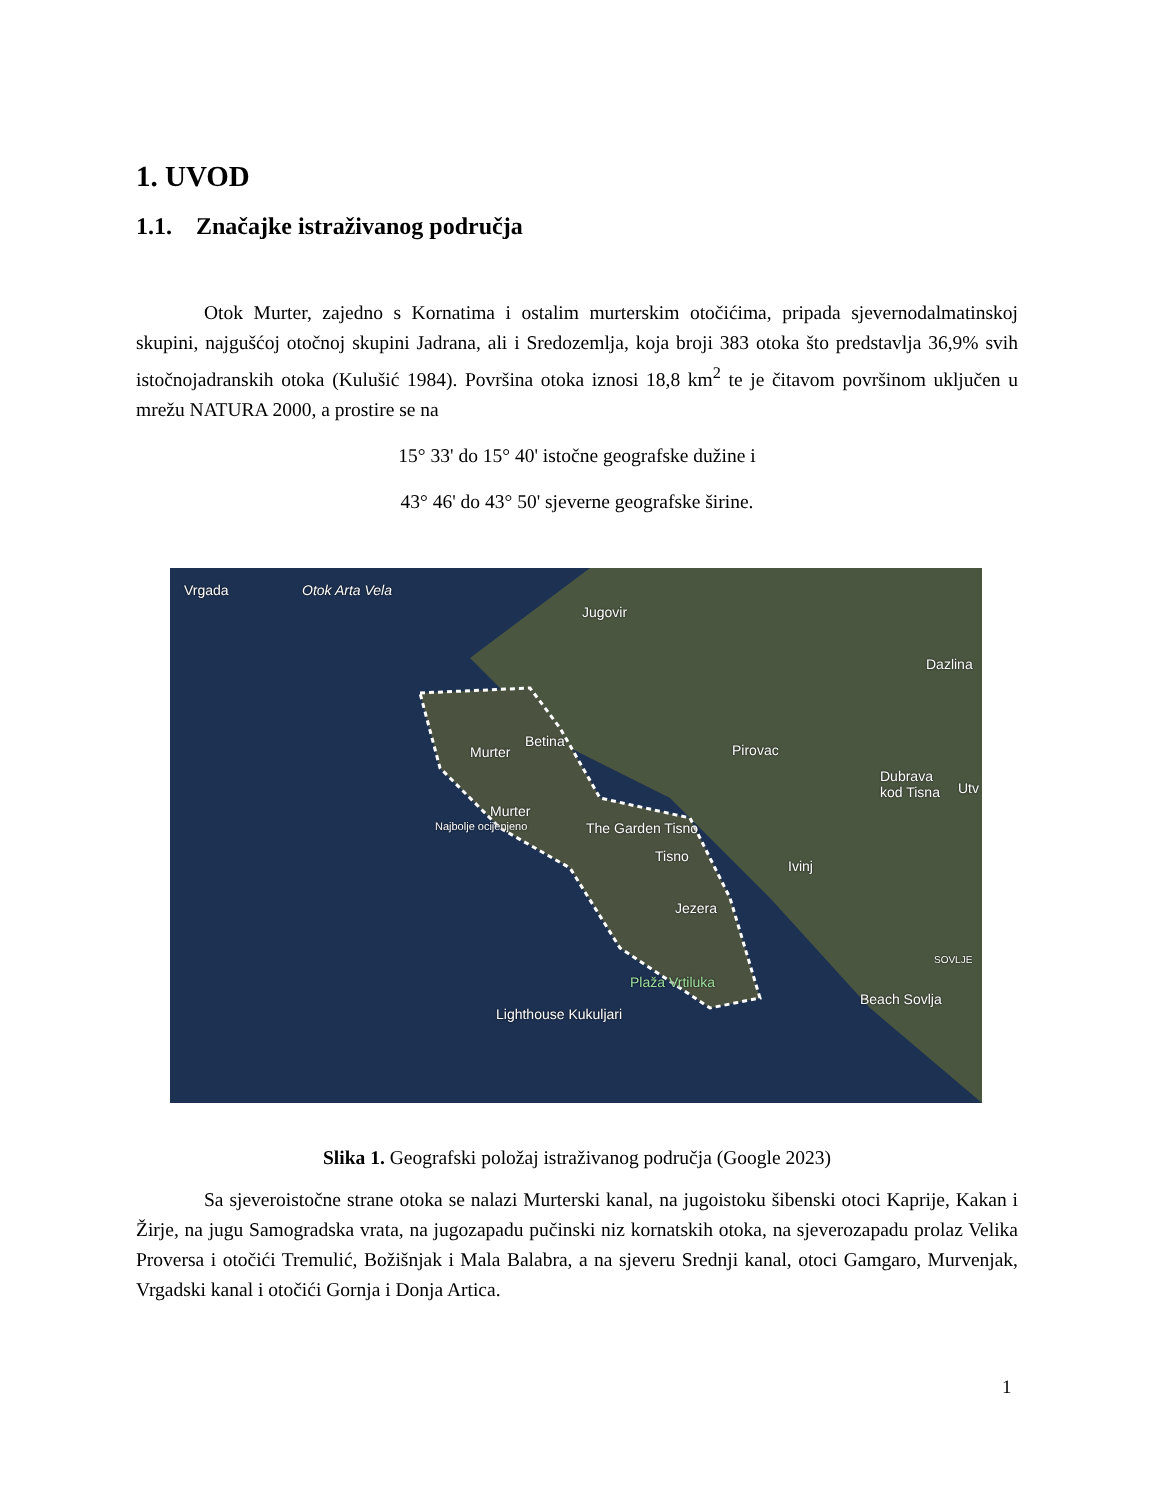1. UVOD
1.1. Značajke istraživanog područja
Otok Murter, zajedno s Kornatima i ostalim murterskim otočićima, pripada sjevernodalmatinskoj skupini, najgušćoj otočnoj skupini Jadrana, ali i Sredozemlja, koja broji 383 otoka što predstavlja 36,9% svih istočnojadranskih otoka (Kulušić 1984). Površina otoka iznosi 18,8 km<sup>2</sup> te je čitavom površinom uključen u mrežu NATURA 2000, a prostire se na
15° 33' do 15° 40' istočne geografske dužine i
43° 46' do 43° 50' sjeverne geografske širine.
Vrgada Otok Arta Vela
Jugovir
Dazlina
Betina
Murter Pirovac
Dubrava
kod Tisna Utv
Murter
Najbolje ocijenjeno The Garden Tisno
Tisno
Ivinj
Jezera
SOVLJE
Plaža Vrtiluka
Beach Sovlja
Lighthouse Kukuljari
Slika 1. Geografski položaj istraživanog područja (Google 2023)
Sa sjeveroistočne strane otoka se nalazi Murterski kanal, na jugoistoku šibenski otoci Kaprije, Kakan i Žirje, na jugu Samogradska vrata, na jugozapadu pučinski niz kornatskih otoka, na sjeverozapadu prolaz Velika Proversa i otočići Tremulić, Božišnjak i Mala Balabra, a na sjeveru Srednji kanal, otoci Gamgaro, Murvenjak, Vrgadski kanal i otočići Gornja i Donja Artica.
1